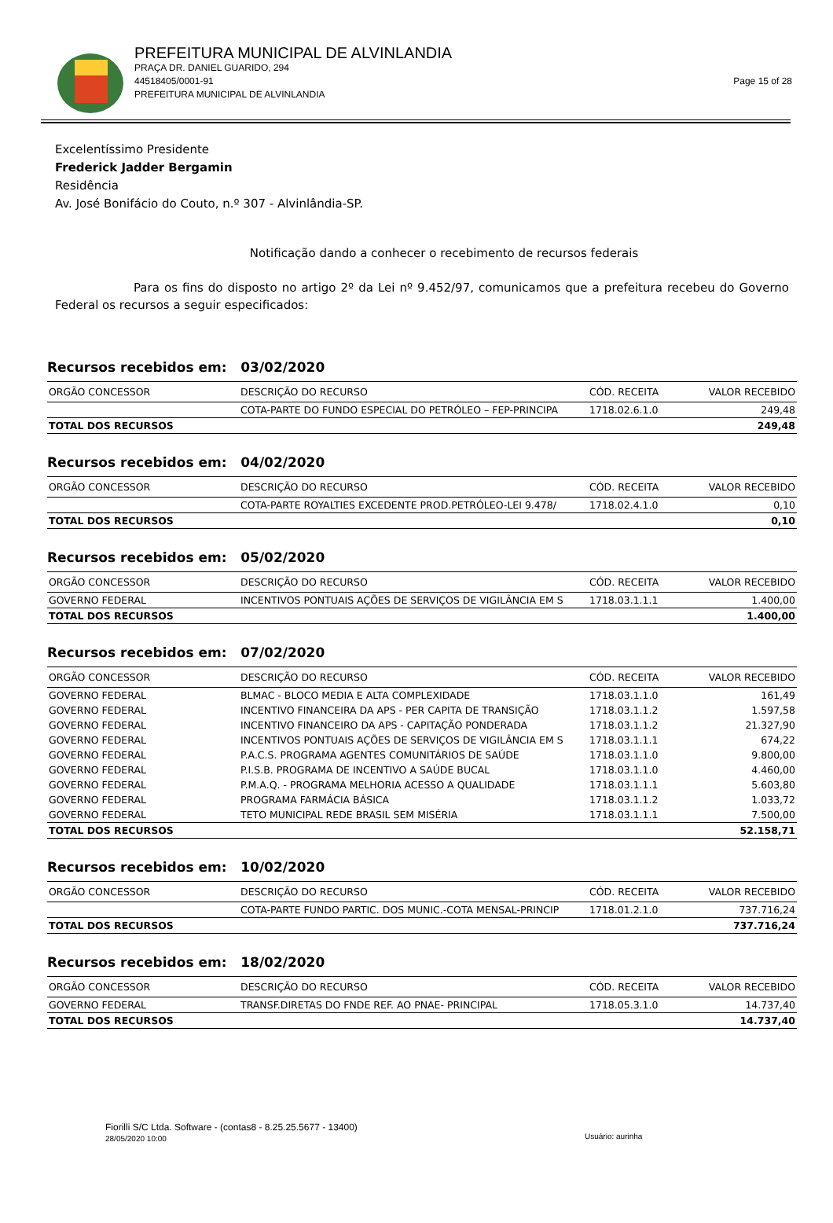PREFEITURA MUNICIPAL DE ALVINLANDIA
PRAÇA DR. DANIEL GUARIDO, 294
44518405/0001-91 Page 15 of 28
PREFEITURA MUNICIPAL DE ALVINLANDIA
Excelentíssimo Presidente
Frederick Jadder Bergamin
Residência
Av. José Bonifácio do Couto, n.º 307 - Alvinlândia-SP.
Notificação dando a conhecer o recebimento de recursos federais
Para os fins do disposto no artigo 2º da Lei nº 9.452/97, comunicamos que a prefeitura recebeu do Governo Federal os recursos a seguir especificados:
Recursos recebidos em: 03/02/2020
| ORGÃO CONCESSOR | DESCRIÇÃO DO RECURSO | CÓD. RECEITA | VALOR RECEBIDO |
| --- | --- | --- | --- |
| | COTA-PARTE DO FUNDO ESPECIAL DO PETRÓLEO – FEP-PRINCIPA | 1718.02.6.1.0 | 249,48 |
| TOTAL DOS RECURSOS | | | 249,48 |
Recursos recebidos em: 04/02/2020
| ORGÃO CONCESSOR | DESCRIÇÃO DO RECURSO | CÓD. RECEITA | VALOR RECEBIDO |
| --- | --- | --- | --- |
| | COTA-PARTE ROYALTIES EXCEDENTE PROD.PETRÓLEO-LEI 9.478/ | 1718.02.4.1.0 | 0,10 |
| TOTAL DOS RECURSOS | | | 0,10 |
Recursos recebidos em: 05/02/2020
| ORGÃO CONCESSOR | DESCRIÇÃO DO RECURSO | CÓD. RECEITA | VALOR RECEBIDO |
| --- | --- | --- | --- |
| GOVERNO FEDERAL | INCENTIVOS PONTUAIS AÇÕES DE SERVIÇOS DE VIGILÂNCIA EM S | 1718.03.1.1.1 | 1.400,00 |
| TOTAL DOS RECURSOS | | | 1.400,00 |
Recursos recebidos em: 07/02/2020
| ORGÃO CONCESSOR | DESCRIÇÃO DO RECURSO | CÓD. RECEITA | VALOR RECEBIDO |
| --- | --- | --- | --- |
| GOVERNO FEDERAL | BLMAC - BLOCO MEDIA E ALTA COMPLEXIDADE | 1718.03.1.1.0 | 161,49 |
| GOVERNO FEDERAL | INCENTIVO FINANCEIRA DA APS - PER CAPITA DE TRANSIÇÃO | 1718.03.1.1.2 | 1.597,58 |
| GOVERNO FEDERAL | INCENTIVO FINANCEIRO DA APS - CAPITAÇÃO PONDERADA | 1718.03.1.1.2 | 21.327,90 |
| GOVERNO FEDERAL | INCENTIVOS PONTUAIS AÇÕES DE SERVIÇOS DE VIGILÂNCIA EM S | 1718.03.1.1.1 | 674,22 |
| GOVERNO FEDERAL | P.A.C.S. PROGRAMA AGENTES COMUNITÁRIOS DE SAÚDE | 1718.03.1.1.0 | 9.800,00 |
| GOVERNO FEDERAL | P.I.S.B. PROGRAMA DE INCENTIVO A SAÚDE BUCAL | 1718.03.1.1.0 | 4.460,00 |
| GOVERNO FEDERAL | P.M.A.Q. - PROGRAMA MELHORIA ACESSO A QUALIDADE | 1718.03.1.1.1 | 5.603,80 |
| GOVERNO FEDERAL | PROGRAMA FARMÁCIA BÁSICA | 1718.03.1.1.2 | 1.033,72 |
| GOVERNO FEDERAL | TETO MUNICIPAL REDE BRASIL SEM MISÉRIA | 1718.03.1.1.1 | 7.500,00 |
| TOTAL DOS RECURSOS | | | 52.158,71 |
Recursos recebidos em: 10/02/2020
| ORGÃO CONCESSOR | DESCRIÇÃO DO RECURSO | CÓD. RECEITA | VALOR RECEBIDO |
| --- | --- | --- | --- |
| | COTA-PARTE FUNDO PARTIC. DOS MUNIC.-COTA MENSAL-PRINCIP | 1718.01.2.1.0 | 737.716,24 |
| TOTAL DOS RECURSOS | | | 737.716,24 |
Recursos recebidos em: 18/02/2020
| ORGÃO CONCESSOR | DESCRIÇÃO DO RECURSO | CÓD. RECEITA | VALOR RECEBIDO |
| --- | --- | --- | --- |
| GOVERNO FEDERAL | TRANSF.DIRETAS DO FNDE REF. AO PNAE- PRINCIPAL | 1718.05.3.1.0 | 14.737,40 |
| TOTAL DOS RECURSOS | | | 14.737,40 |
Fiorilli S/C Ltda. Software - (contas8 - 8.25.25.5677 - 13400)
28/05/2020 10:00
Usuário: aurinha